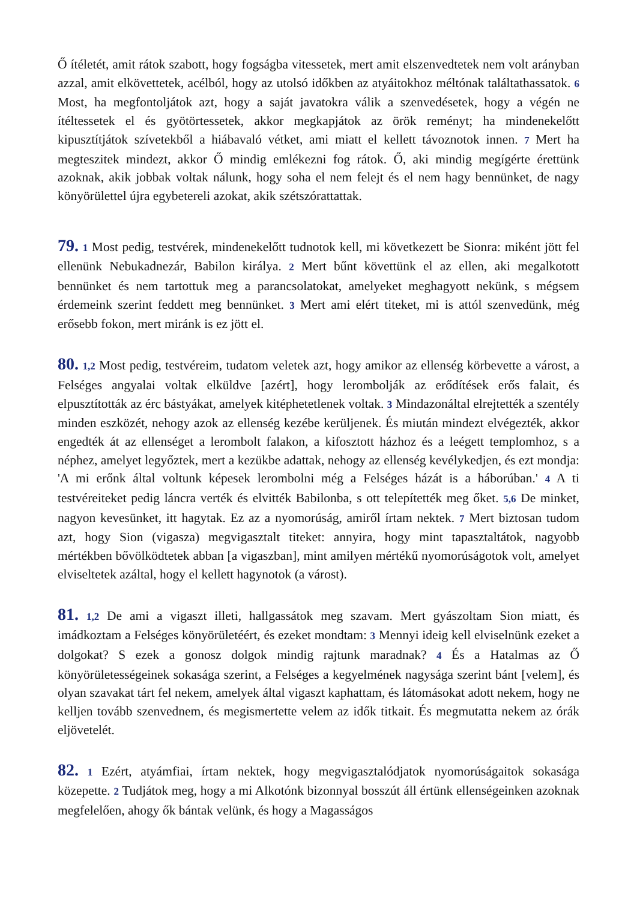Ő ítéletét, amit rátok szabott, hogy fogságba vitessetek, mert amit elszenvedtetek nem volt arányban azzal, amit elkövettetek, acélból, hogy az utolsó időkben az atyáitokhoz méltónak találtathassatok. 6 Most, ha megfontoljátok azt, hogy a saját javatokra válik a szenvedésetek, hogy a végén ne ítéltessetek el és gyötörtessetek, akkor megkapjátok az örök reményt; ha mindenekelőtt kipusztítjátok szívetekből a hiábavaló vétket, ami miatt el kellett távoznotok innen. 7 Mert ha megteszitek mindezt, akkor Ő mindig emlékezni fog rátok. Ő, aki mindig megígérte érettünk azoknak, akik jobbak voltak nálunk, hogy soha el nem felejt és el nem hagy bennünket, de nagy könyörülettel újra egybetereli azokat, akik szétszórattattak.
79. 1 Most pedig, testvérek, mindenekelőtt tudnotok kell, mi következett be Sionra: miként jött fel ellenünk Nebukadnezár, Babilon királya. 2 Mert bűnt követtünk el az ellen, aki megalkotott bennünket és nem tartottuk meg a parancsolatokat, amelyeket meghagyott nekünk, s mégsem érdemeink szerint feddett meg bennünket. 3 Mert ami elért titeket, mi is attól szenvedünk, még erősebb fokon, mert miránk is ez jött el.
80. 1,2 Most pedig, testvéreim, tudatom veletek azt, hogy amikor az ellenség körbevette a várost, a Felséges angyalai voltak elküldve [azért], hogy lerombolják az erődítések erős falait, és elpusztították az érc bástyákat, amelyek kitéphetetlenek voltak. 3 Mindazonáltal elrejtették a szentély minden eszközét, nehogy azok az ellenség kezébe kerüljenek. És miután mindezt elvégezték, akkor engedték át az ellenséget a lerombolt falakon, a kifosztott házhoz és a leégett templomhoz, s a néphez, amelyet legyőztek, mert a kezükbe adattak, nehogy az ellenség kevélykedjen, és ezt mondja: 'A mi erőnk által voltunk képesek lerombolni még a Felséges házát is a háborúban.' 4 A ti testvéreiteket pedig láncra verték és elvitték Babilonba, s ott telepítették meg őket. 5,6 De minket, nagyon kevesünket, itt hagytak. Ez az a nyomorúság, amiről írtam nektek. 7 Mert biztosan tudom azt, hogy Sion (vigasza) megvigasztalt titeket: annyira, hogy mint tapasztaltátok, nagyobb mértékben bővölködtetek abban [a vigaszban], mint amilyen mértékű nyomorúságotok volt, amelyet elviseltetek azáltal, hogy el kellett hagynotok (a várost).
81. 1,2 De ami a vigaszt illeti, hallgassátok meg szavam. Mert gyászoltam Sion miatt, és imádkoztam a Felséges könyörületéért, és ezeket mondtam: 3 Mennyi ideig kell elviselnünk ezeket a dolgokat? S ezek a gonosz dolgok mindig rajtunk maradnak? 4 És a Hatalmas az Ő könyörületességeinek sokasága szerint, a Felséges a kegyelmének nagysága szerint bánt [velem], és olyan szavakat tárt fel nekem, amelyek által vigaszt kaphattam, és látomásokat adott nekem, hogy ne kelljen tovább szenvednem, és megismertette velem az idők titkait. És megmutatta nekem az órák eljövetelét.
82. 1 Ezért, atyámfiai, írtam nektek, hogy megvigasztalódjatok nyomorúságaitok sokasága közepette. 2 Tudjátok meg, hogy a mi Alkotónk bizonnyal bosszút áll értünk ellenségeinken azoknak megfelelően, ahogy ők bántak velünk, és hogy a Magasságos